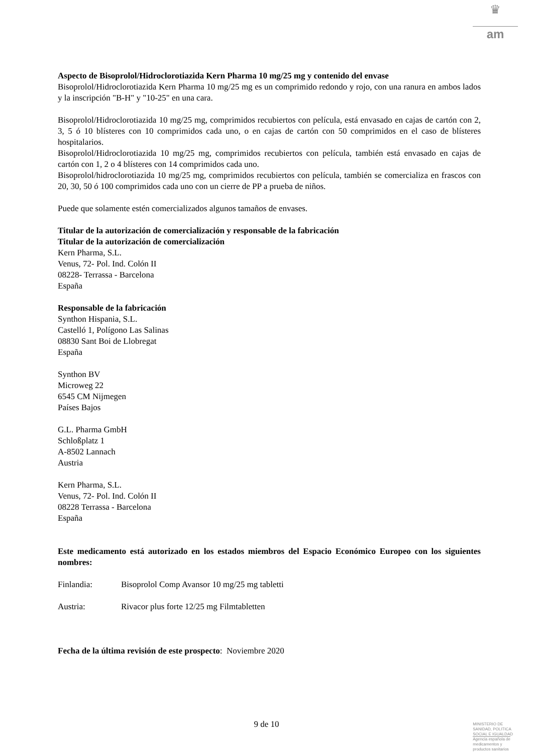♛
am
Aspecto de Bisoprolol/Hidroclorotiazida Kern Pharma 10 mg/25 mg y contenido del envase
Bisoprolol/Hidroclorotiazida Kern Pharma 10 mg/25 mg es un comprimido redondo y rojo, con una ranura en ambos lados y la inscripción "B-H" y "10-25" en una cara.
Bisoprolol/Hidroclorotiazida 10 mg/25 mg, comprimidos recubiertos con película, está envasado en cajas de cartón con 2, 3, 5 ó 10 blísteres con 10 comprimidos cada uno, o en cajas de cartón con 50 comprimidos en el caso de blísteres hospitalarios.
Bisoprolol/Hidroclorotiazida 10 mg/25 mg, comprimidos recubiertos con película, también está envasado en cajas de cartón con 1, 2 o 4 blísteres con 14 comprimidos cada uno.
Bisoprolol/hidroclorotiazida 10 mg/25 mg, comprimidos recubiertos con película, también se comercializa en frascos con 20, 30, 50 ó 100 comprimidos cada uno con un cierre de PP a prueba de niños.
Puede que solamente estén comercializados algunos tamaños de envases.
Titular de la autorización de comercialización y responsable de la fabricación
Titular de la autorización de comercialización
Kern Pharma, S.L.
Venus, 72- Pol. Ind. Colón II
08228- Terrassa - Barcelona
España
Responsable de la fabricación
Synthon Hispania, S.L.
Castelló 1, Polígono Las Salinas
08830 Sant Boi de Llobregat
España
Synthon BV
Microweg 22
6545 CM Nijmegen
Países Bajos
G.L. Pharma GmbH
Schloßplatz 1
A-8502 Lannach
Austria
Kern Pharma, S.L.
Venus, 72- Pol. Ind. Colón II
08228 Terrassa - Barcelona
España
Este medicamento está autorizado en los estados miembros del Espacio Económico Europeo con los siguientes nombres:
Finlandia: Bisoprolol Comp Avansor 10 mg/25 mg tabletti
Austria: Rivacor plus forte 12/25 mg Filmtabletten
Fecha de la última revisión de este prospecto: Noviembre 2020
9 de 10
MINISTERIO DE
SANIDAD, POLITICA
SOCIAL E IGUALDAD
Agencia española de
medicamentos y
productos sanitarios